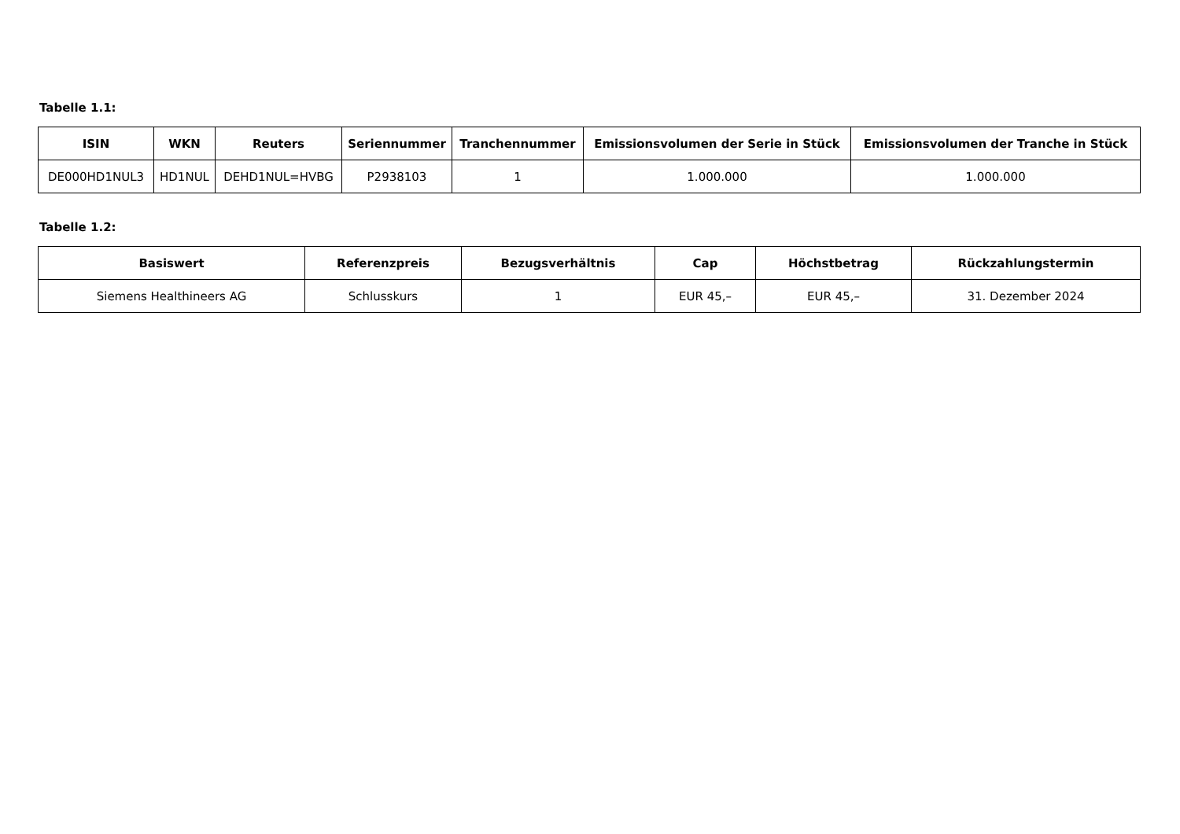Tabelle 1.1:
| ISIN | WKN | Reuters | Seriennummer | Tranchennummer | Emissionsvolumen der Serie in Stück | Emissionsvolumen der Tranche in Stück |
| --- | --- | --- | --- | --- | --- | --- |
| DE000HD1NUL3 | HD1NUL | DEHD1NUL=HVBG | P2938103 | 1 | 1.000.000 | 1.000.000 |
Tabelle 1.2:
| Basiswert | Referenzpreis | Bezugsverhältnis | Cap | Höchstbetrag | Rückzahlungstermin |
| --- | --- | --- | --- | --- | --- |
| Siemens Healthineers AG | Schlusskurs | 1 | EUR 45,– | EUR 45,– | 31. Dezember 2024 |